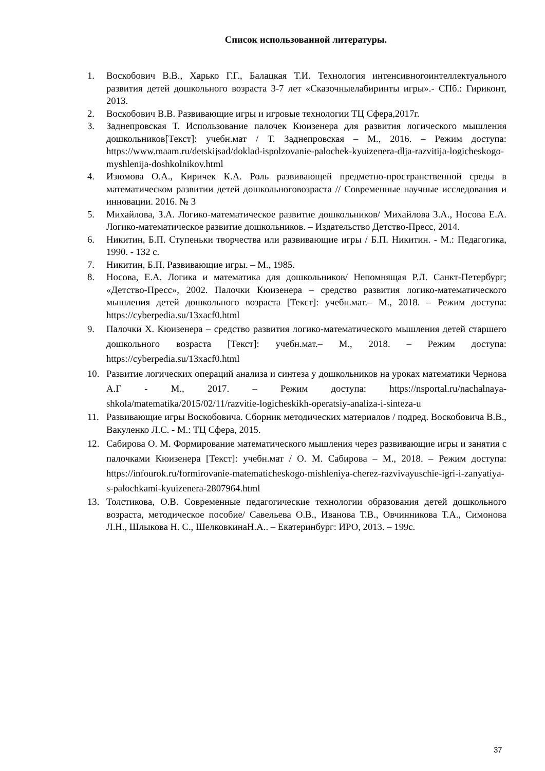Список использованной литературы.
1. Воскобович В.В., Харько Г.Г., Балацкая Т.И. Технология интенсивногоинтеллектуального развития детей дошкольного возраста 3-7 лет «Сказочныелабиринты игры».- СПб.: Гириконт, 2013.
2. Воскобович В.В. Развивающие игры и игровые технологии ТЦ Сфера,2017г.
3. Заднепровская Т. Использование палочек Кюизенера для развития логического мышления дошкольников[Текст]: учебн.мат / Т. Заднепровская – М., 2016. – Режим доступа: https://www.maam.ru/detskijsad/doklad-ispolzovanie-palochek-kyuizenera-dlja-razvitija-logicheskogo-myshlenija-doshkolnikov.html
4. Изюмова О.А., Киричек К.А. Роль развивающей предметно-пространственной среды в математическом развитии детей дошкольноговозраста // Современные научные исследования и инновации. 2016. № 3
5. Михайлова, З.А. Логико-математическое развитие дошкольников/ Михайлова З.А., Носова Е.А. Логико-математическое развитие дошкольников. – Издательство Детство-Пресс, 2014.
6. Никитин, Б.П. Ступеньки творчества или развивающие игры / Б.П. Никитин. - М.: Педагогика, 1990. - 132 с.
7. Никитин, Б.П. Развивающие игры. – М., 1985.
8. Носова, Е.А. Логика и математика для дошкольников/ Непомнящая Р.Л. Санкт-Петербург; «Детство-Пресс», 2002. Палочки Кюизенера – средство развития логико-математического мышления детей дошкольного возраста [Текст]: учебн.мат.– М., 2018. – Режим доступа: https://cyberpedia.su/13xacf0.html
9. Палочки Х. Кюизенера – средство развития логико-математического мышления детей старшего дошкольного возраста [Текст]: учебн.мат.– М., 2018. – Режим доступа: https://cyberpedia.su/13xacf0.html
10. Развитие логических операций анализа и синтеза у дошкольников на уроках математики Чернова А.Г - М., 2017. – Режим доступа: https://nsportal.ru/nachalnaya-shkola/matematika/2015/02/11/razvitie-logicheskikh-operatsiy-analiza-i-sinteza-u
11. Развивающие игры Воскобовича. Сборник методических материалов / подред. Воскобовича В.В., Вакуленко Л.С. - М.: ТЦ Сфера, 2015.
12. Сабирова О. М. Формирование математического мышления через развивающие игры и занятия с палочками Кюизенера [Текст]: учебн.мат / О. М. Сабирова – М., 2018. – Режим доступа: https://infourok.ru/formirovanie-matematicheskogo-mishleniya-cherez-razvivayuschie-igri-i-zanyatiya-s-palochkami-kyuizenera-2807964.html
13. Толстикова, О.В. Современные педагогические технологии образования детей дошкольного возраста, методическое пособие/ Савельева О.В., Иванова Т.В., Овчинникова Т.А., Симонова Л.Н., Шлыкова Н. С., ШелковкинаН.А.. – Екатеринбург: ИРО, 2013. – 199с.
37